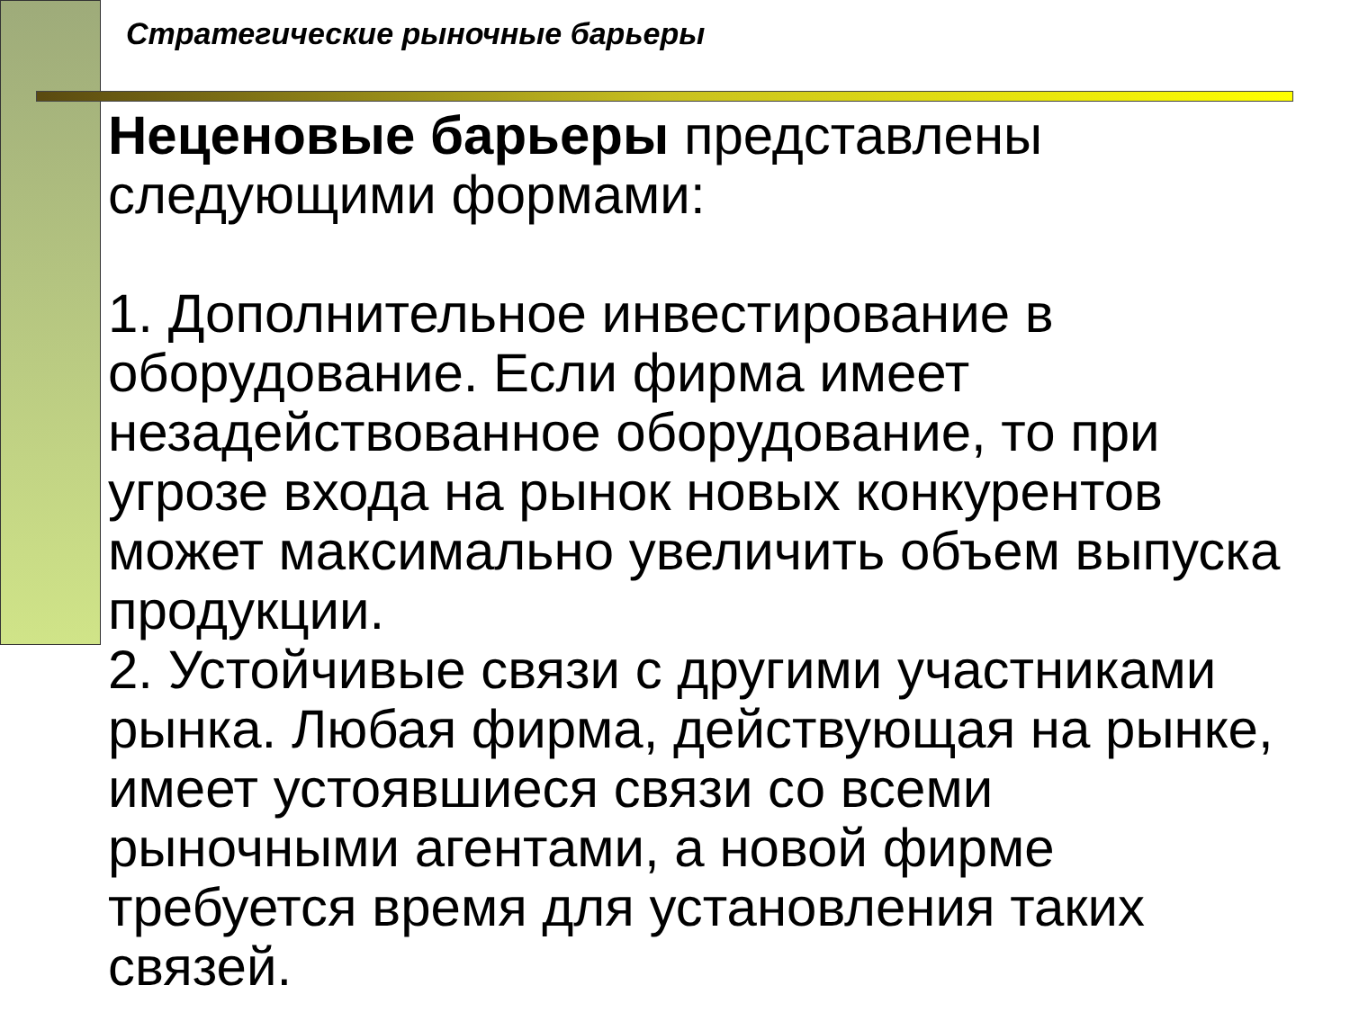Стратегические рыночные барьеры
Неценовые барьеры представлены следующими формами:
1. Дополнительное инвестирование в оборудование. Если фирма имеет незадействованное оборудование, то при угрозе входа на рынок новых конкурентов может максимально увеличить объем выпуска продукции.
2. Устойчивые связи с другими участниками рынка. Любая фирма, действующая на рынке, имеет устоявшиеся связи со всеми рыночными агентами, а новой фирме требуется время для установления таких связей.